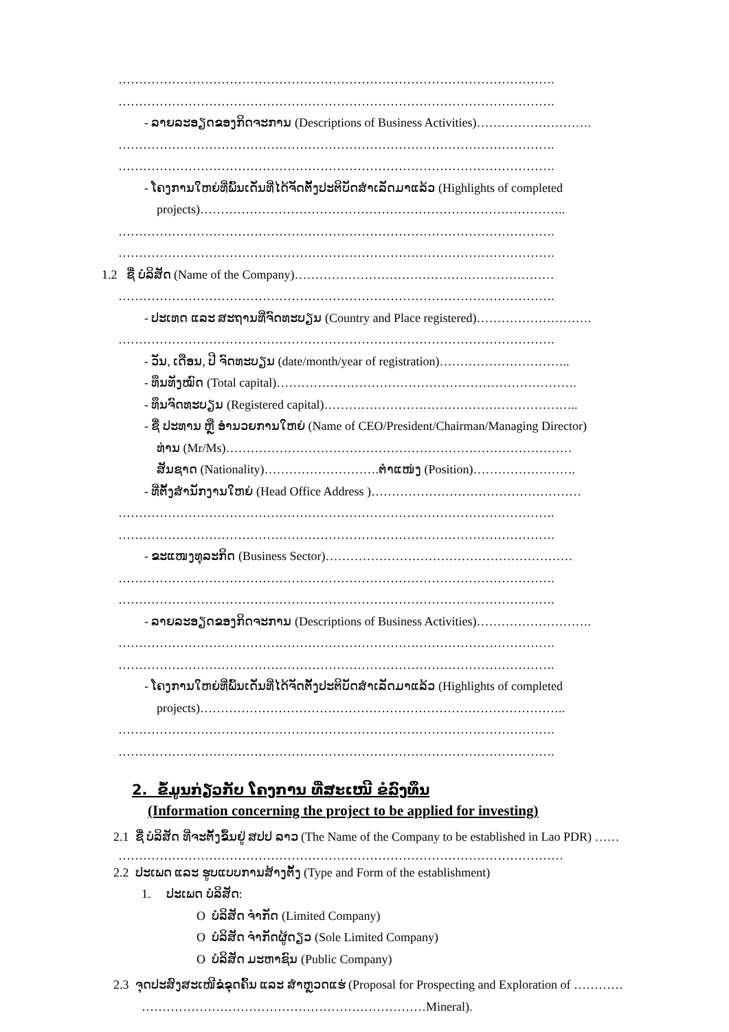…………………………………………………………………………………………….
…………………………………………………………………………………………….
- ລາຍລະອຽດຂອງກິດຈະການ (Descriptions of Business Activities)……………………….
…………………………………………………………………………………………….
…………………………………………………………………………………………….
- ໂຄງການໃຫຍ່ທີ່ພົ້ນເດັ່ນທີ່ໄດ້ຈັດຕັ້ງປະຕິບັດສຳເລັດມາແລ້ວ (Highlights of completed
projects)……………………………………………………………………………..
…………………………………………………………………………………………….
…………………………………………………………………………………………….
1.2 ຊື່ ບໍລິສັດ (Name of the Company)………………………………………………………
…………………………………………………………………………………………….
- ປະເທດ ແລະ ສະຖານທີ່ຈົດທະບຽນ (Country and Place registered)……………………….
…………………………………………………………………………………………….
- ວັນ, ເດືອນ, ປີ ຈົດທະບຽນ (date/month/year of registration)…………………………..
- ທຶນທັງໝົດ (Total capital)……………………………………………………………….
- ທຶນຈົດທະບຽນ (Registered capital)……………………………………………………..
- ຊື່ ປະທານ ຫຼື ອຳນວຍການໃຫຍ່ (Name of CEO/President/Chairman/Managing Director)
ທ່ານ (Mr/Ms)…………………………………………………………………………
ສັນຊາດ (Nationality)……………………….ຕຳແໜ່ງ (Position)…………………….
- ທີ່ຕັ້ງສຳນັກງານໃຫຍ່ (Head Office Address )……………………………………………
…………………………………………………………………………………………….
…………………………………………………………………………………………….
- ຂະແໜງທຸລະກິດ (Business Sector)……………………………………………………
…………………………………………………………………………………………….
…………………………………………………………………………………………….
- ລາຍລະອຽດຂອງກິດຈະການ (Descriptions of Business Activities)……………………….
…………………………………………………………………………………………….
…………………………………………………………………………………………….
- ໂຄງການໃຫຍ່ທີ່ພົ້ນເດັ່ນທີ່ໄດ້ຈັດຕັ້ງປະຕິບັດສຳເລັດມາແລ້ວ (Highlights of completed
projects)……………………………………………………………………………..
…………………………………………………………………………………………….
…………………………………………………………………………………………….
2. ຂໍ້ມູນກ່ຽວກັບ ໂຄງການ ທີ່ສະເໜີ ຂໍລົງທຶນ
(Information concerning the project to be applied for investing)
2.1 ຊື່ ບໍລິສັດ ທີ່ຈະຕັ້ງຂຶ້ນຢູ່ ສປປ ລາວ (The Name of the Company to be established in Lao PDR) ……
………………………………………………………………………………………………
2.2 ປະເພດ ແລະ ຮູບແບບການສ້າງຕັ້ງ (Type and Form of the establishment)
1. ປະເພດ ບໍລິສັດ:
O ບໍລິສັດ ຈຳກັດ (Limited Company)
O ບໍລິສັດ ຈຳກັດຜູ້ດຽວ (Sole Limited Company)
O ບໍລິສັດ ມະຫາຊົນ (Public Company)
2.3 ຈຸດປະສົງສະເໜີຂໍຂຸດຄົ້ນ ແລະ ສຳຫຼວດແຮ່ (Proposal for Prospecting and Exploration of …………
……………………………………………………………Mineral).